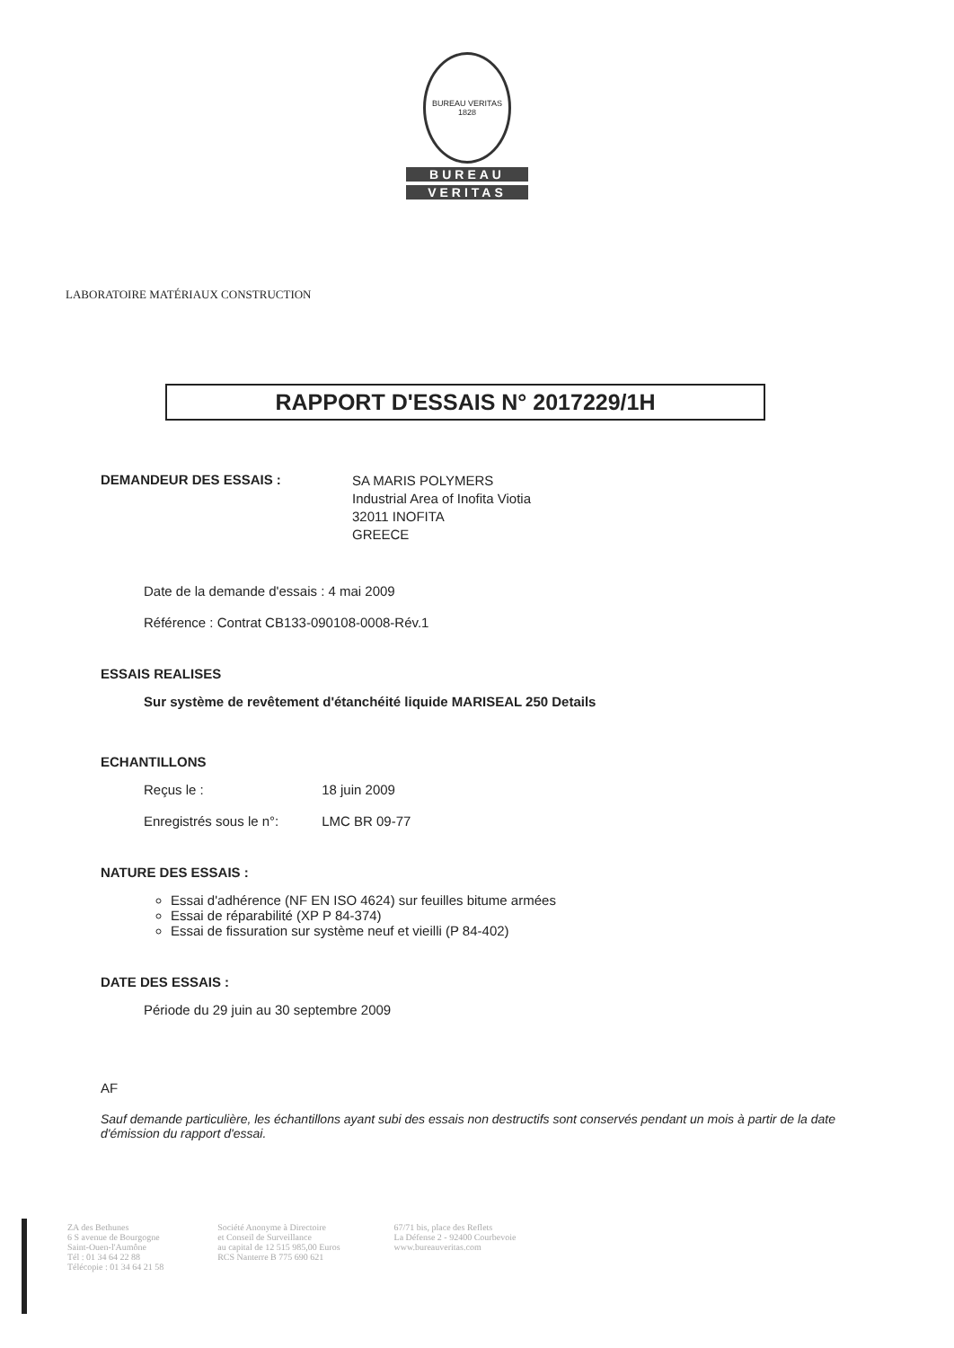BUREAU VERITAS 1828
BUREAU
VERITAS
LABORATOIRE MATÉRIAUX CONSTRUCTION
RAPPORT D'ESSAIS N° 2017229/1H
DEMANDEUR DES ESSAIS :
SA MARIS POLYMERS
Industrial Area of Inofita Viotia
32011 INOFITA
GREECE
Date de la demande d'essais : 4 mai 2009
Référence : Contrat CB133-090108-0008-Rév.1
ESSAIS REALISES
Sur système de revêtement d'étanchéité liquide MARISEAL 250 Details
ECHANTILLONS
Reçus le : 18 juin 2009
Enregistrés sous le n°: LMC BR 09-77
NATURE DES ESSAIS :
Essai d'adhérence (NF EN ISO 4624) sur feuilles bitume armées
Essai de réparabilité (XP P 84-374)
Essai de fissuration sur système neuf et vieilli (P 84-402)
DATE DES ESSAIS :
Période du 29 juin au 30 septembre 2009
AF
Sauf demande particulière, les échantillons ayant subi des essais non destructifs sont conservés pendant un mois à partir de la date d'émission du rapport d'essai.
ZA des Bethunes
6 S avenue de Bourgogne
Saint-Ouen-l'Aumône
Tél : 01 34 64 22 88
Télécopie : 01 34 64 21 58
Société Anonyme à Directoire
et Conseil de Surveillance
au capital de 12 515 985,00 Euros
RCS Nanterre B 775 690 621
67/71 bis, place des Reflets
La Défense 2 - 92400 Courbevoie
www.bureauveritas.com